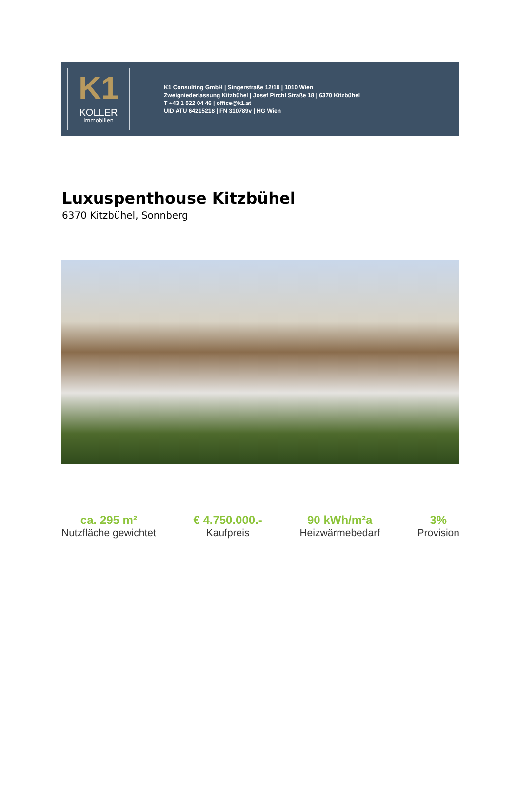K1
KOLLER
Immobilien
K1 Consulting GmbH | Singerstraße 12/10 | 1010 Wien
Zweigniederlassung Kitzbühel | Josef Pirchl Straße 18 | 6370 Kitzbühel
T +43 1 522 04 46 | office@k1.at
UID ATU 64215218 | FN 310789v | HG Wien
Luxuspenthouse Kitzbühel
6370 Kitzbühel, Sonnberg
ca. 295 m²
Nutzfläche gewichtet
€ 4.750.000.-
Kaufpreis
90 kWh/m²a
Heizwärmebedarf
3%
Provision